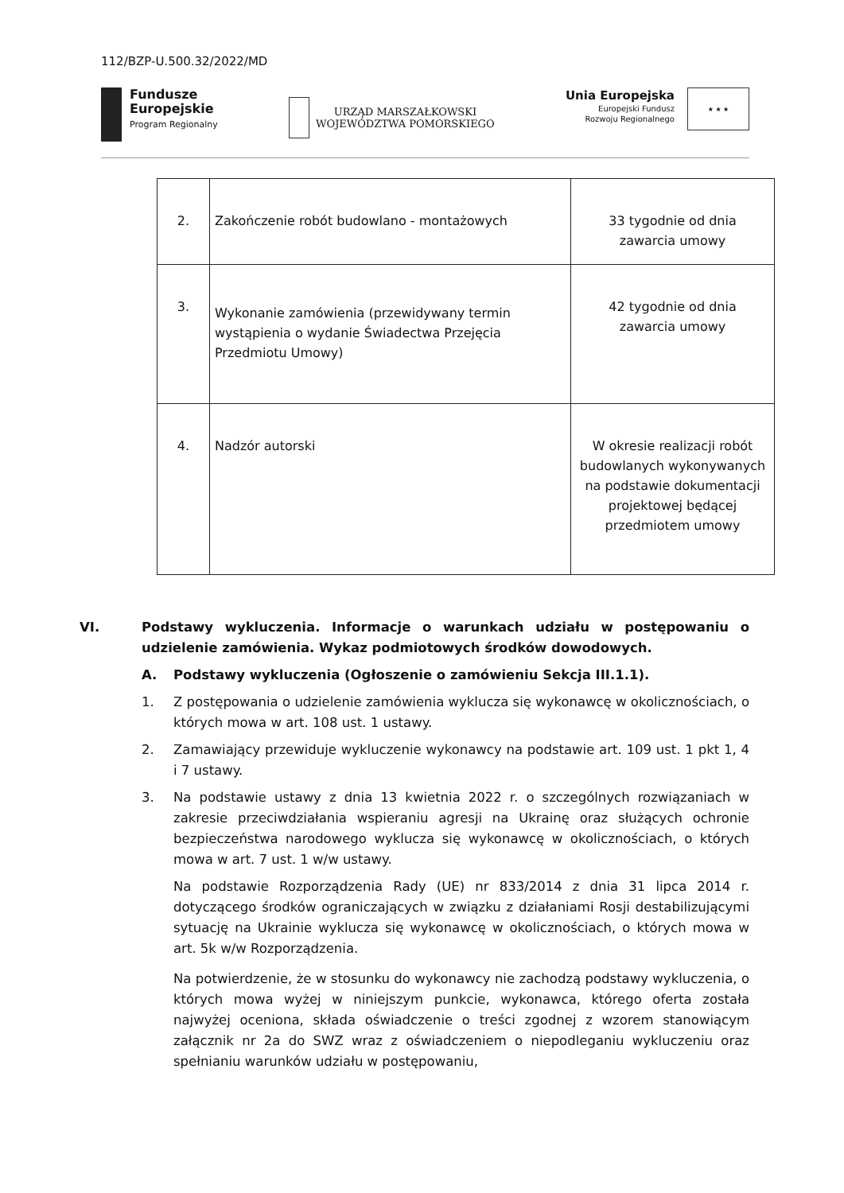112/BZP-U.500.32/2022/MD
Fundusze
Europejskie
Program Regionalny
URZĄD MARSZAŁKOWSKI
WOJEWÓDZTWA POMORSKIEGO
Unia Europejska
Europejski Fundusz
Rozwoju Regionalnego
★ ★ ★
| 2. | Zakończenie robót budowlano - montażowych | 33 tygodnie od dnia zawarcia umowy |
| 3. | Wykonanie zamówienia (przewidywany termin wystąpienia o wydanie Świadectwa Przejęcia Przedmiotu Umowy) | 42 tygodnie od dnia zawarcia umowy |
| 4. | Nadzór autorski | W okresie realizacji robót budowlanych wykonywanych na podstawie dokumentacji projektowej będącej przedmiotem umowy |
VI. Podstawy wykluczenia. Informacje o warunkach udziału w postępowaniu o udzielenie zamówienia. Wykaz podmiotowych środków dowodowych.
A. Podstawy wykluczenia (Ogłoszenie o zamówieniu Sekcja III.1.1).
1. Z postępowania o udzielenie zamówienia wyklucza się wykonawcę w okolicznościach, o których mowa w art. 108 ust. 1 ustawy.
2. Zamawiający przewiduje wykluczenie wykonawcy na podstawie art. 109 ust. 1 pkt 1, 4 i 7 ustawy.
3. Na podstawie ustawy z dnia 13 kwietnia 2022 r. o szczególnych rozwiązaniach w zakresie przeciwdziałania wspieraniu agresji na Ukrainę oraz służących ochronie bezpieczeństwa narodowego wyklucza się wykonawcę w okolicznościach, o których mowa w art. 7 ust. 1 w/w ustawy.
Na podstawie Rozporządzenia Rady (UE) nr 833/2014 z dnia 31 lipca 2014 r. dotyczącego środków ograniczających w związku z działaniami Rosji destabilizującymi sytuację na Ukrainie wyklucza się wykonawcę w okolicznościach, o których mowa w art. 5k w/w Rozporządzenia.
Na potwierdzenie, że w stosunku do wykonawcy nie zachodzą podstawy wykluczenia, o których mowa wyżej w niniejszym punkcie, wykonawca, którego oferta została najwyżej oceniona, składa oświadczenie o treści zgodnej z wzorem stanowiącym załącznik nr 2a do SWZ wraz z oświadczeniem o niepodleganiu wykluczeniu oraz spełnianiu warunków udziału w postępowaniu,